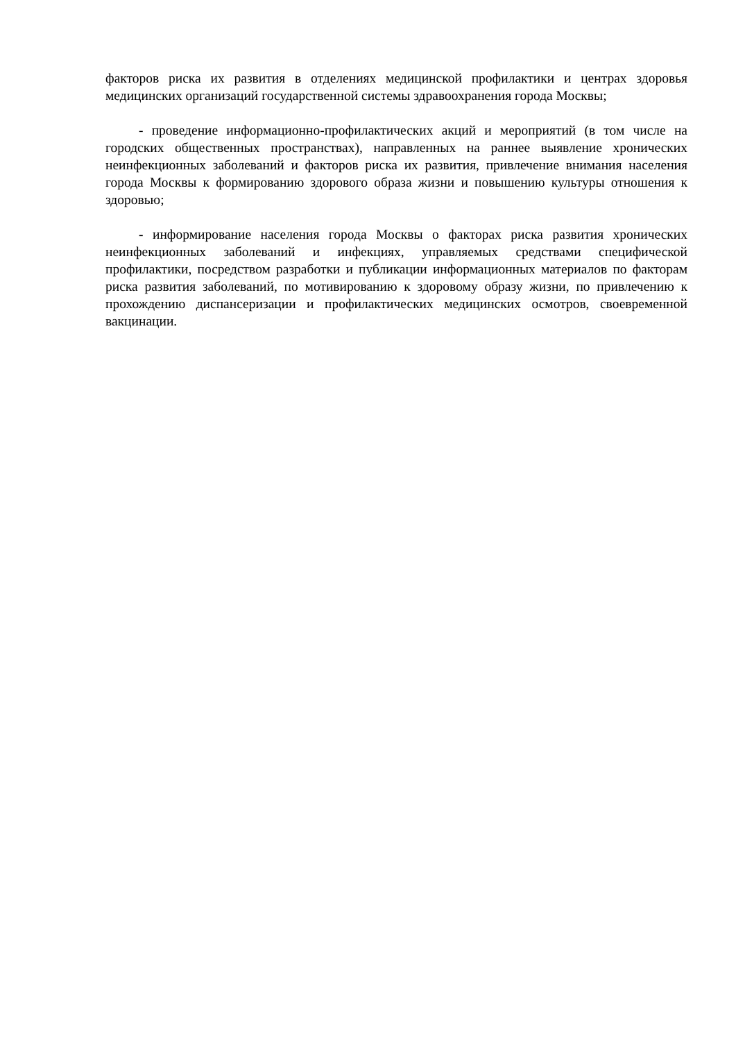факторов риска их развития в отделениях медицинской профилактики и центрах здоровья медицинских организаций государственной системы здравоохранения города Москвы;
- проведение информационно-профилактических акций и мероприятий (в том числе на городских общественных пространствах), направленных на раннее выявление хронических неинфекционных заболеваний и факторов риска их развития, привлечение внимания населения города Москвы к формированию здорового образа жизни и повышению культуры отношения к здоровью;
- информирование населения города Москвы о факторах риска развития хронических неинфекционных заболеваний и инфекциях, управляемых средствами специфической профилактики, посредством разработки и публикации информационных материалов по факторам риска развития заболеваний, по мотивированию к здоровому образу жизни, по привлечению к прохождению диспансеризации и профилактических медицинских осмотров, своевременной вакцинации.